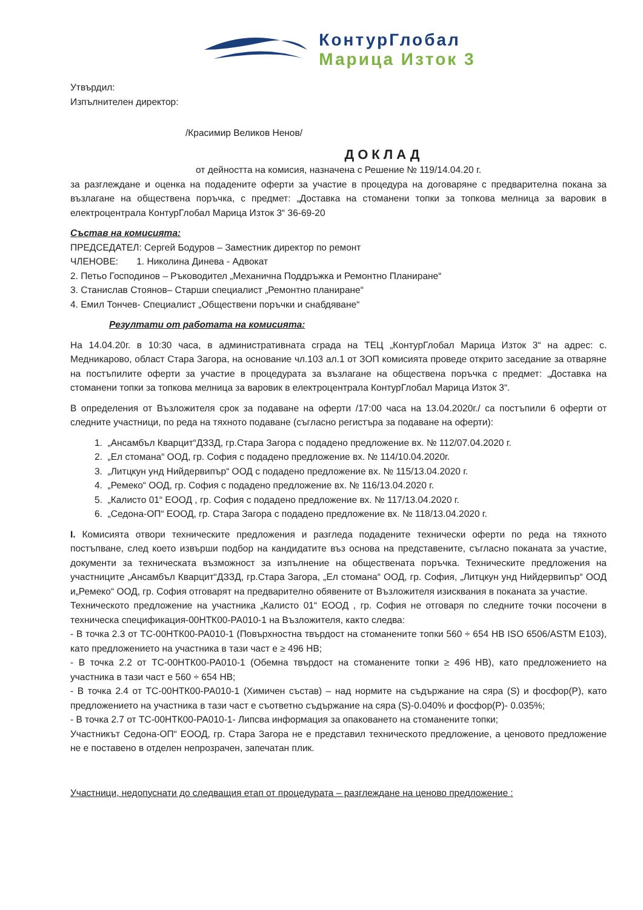КонтурГлобал
Марица Изток 3
Утвърдил:
Изпълнителен директор:
/Красимир Великов Ненов/
ДОКЛАД
от дейността на комисия, назначена с Решение № 119/14.04.20 г.
за разглеждане и оценка на подадените оферти за участие в процедура на договаряне с предварителна покана за възлагане на обществена поръчка, с предмет: „Доставка на стоманени топки за топкова мелница за варовик в електроцентрала КонтурГлобал Марица Изток 3“ 36-69-20
Състав на комисията:
ПРЕДСЕДАТЕЛ: Сергей Бодуров – Заместник директор по ремонт
ЧЛЕНОВЕ: 1. Николина Динева - Адвокат
2. Петьо Господинов – Ръководител „Механична Поддръжка и Ремонтно Планиране“
3. Станислав Стоянов– Старши специалист „Ремонтно планиране“
4. Емил Тончев- Специалист „Обществени поръчки и снабдяване“
Резултати от работата на комисията:
На 14.04.20г. в 10:30 часа, в административната сграда на ТЕЦ „КонтурГлобал Марица Изток 3“ на адрес: с. Медникарово, област Стара Загора, на основание чл.103 ал.1 от ЗОП комисията проведе открито заседание за отваряне на постъпилите оферти за участие в процедурата за възлагане на обществена поръчка с предмет: „Доставка на стоманени топки за топкова мелница за варовик в електроцентрала КонтурГлобал Марица Изток 3“.
В определения от Възложителя срок за подаване на оферти /17:00 часа на 13.04.2020г./ са постъпили 6 оферти от следните участници, по реда на тяхното подаване (съгласно регистъра за подаване на оферти):
1. „Ансамбъл Кварцит“ДЗЗД, гр.Стара Загора с подадено предложение вх. № 112/07.04.2020 г.
2. „Ел стомана“ ООД, гр. София с подадено предложение вх. № 114/10.04.2020г.
3. „Литцкун унд Нийдервипър“ ООД с подадено предложение вх. № 115/13.04.2020 г.
4. „Ремеко“ ООД, гр. София с подадено предложение вх. № 116/13.04.2020 г.
5. „Калисто 01“ ЕООД , гр. София с подадено предложение вх. № 117/13.04.2020 г.
6. „Седона-ОП“ ЕООД, гр. Стара Загора с подадено предложение вх. № 118/13.04.2020 г.
I. Комисията отвори техническите предложения и разгледа подадените технически оферти по реда на тяхното постъпване, след което извърши подбор на кандидатите въз основа на представените, съгласно поканата за участие, документи за техническата възможност за изпълнение на обществената поръчка. Техническите предложения на участниците „Ансамбъл Кварцит“ДЗЗД, гр.Стара Загора, „Ел стомана“ ООД, гр. София, „Литцкун унд Нийдервипър“ ООД и„Ремеко“ ООД, гр. София отговарят на предварително обявените от Възложителя изисквания в поканата за участие.
Техническото предложение на участника „Калисто 01“ ЕООД , гр. София не отговаря по следните точки посочени в техническа спецификация-00НТК00-РА010-1 на Възложителя, както следва:
- В точка 2.3 от ТС-00НТК00-РА010-1 (Повърхностна твърдост на стоманените топки 560 ÷ 654 НВ ISO 6506/ASTM E103), като предложението на участника в тази част е ≥ 496 НВ;
- В точка 2.2 от ТС-00НТК00-РА010-1 (Обемна твърдост на стоманените топки ≥ 496 НВ), като предложението на участника в тази част е 560 ÷ 654 НВ;
- В точка 2.4 от ТС-00НТК00-РА010-1 (Химичен състав) – над нормите на съдържание на сяра (S) и фосфор(Р), като предложението на участника в тази част е съответно съдържание на сяра (S)-0.040% и фосфор(Р)- 0.035%;
- В точка 2.7 от ТС-00НТК00-РА010-1- Липсва информация за опаковането на стоманените топки;
Участникът Седона-ОП“ ЕООД, гр. Стара Загора не е представил техническото предложение, а ценовото предложение не е поставено в отделен непрозрачен, запечатан плик.
Участници, недопуснати до следващия етап от процедурата – разглеждане на ценово предложение :